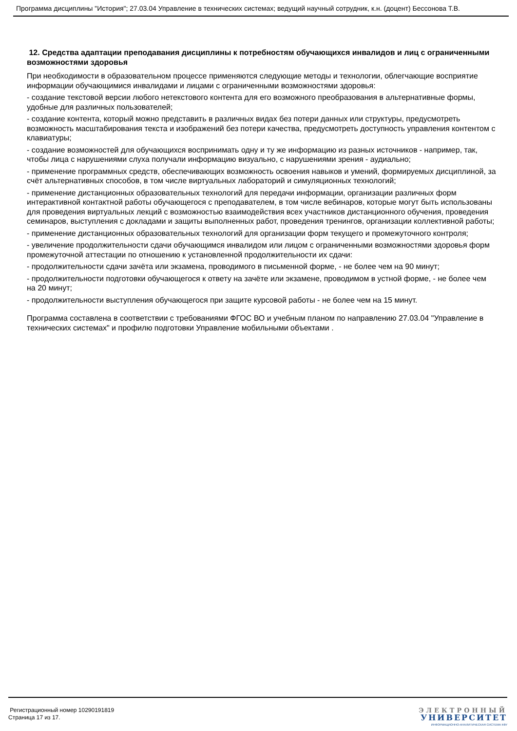Программа дисциплины "История"; 27.03.04 Управление в технических системах; ведущий научный сотрудник, к.н. (доцент) Бессонова Т.В.
12. Средства адаптации преподавания дисциплины к потребностям обучающихся инвалидов и лиц с ограниченными возможностями здоровья
При необходимости в образовательном процессе применяются следующие методы и технологии, облегчающие восприятие информации обучающимися инвалидами и лицами с ограниченными возможностями здоровья:
- создание текстовой версии любого нетекстового контента для его возможного преобразования в альтернативные формы, удобные для различных пользователей;
- создание контента, который можно представить в различных видах без потери данных или структуры, предусмотреть возможность масштабирования текста и изображений без потери качества, предусмотреть доступность управления контентом с клавиатуры;
- создание возможностей для обучающихся воспринимать одну и ту же информацию из разных источников - например, так, чтобы лица с нарушениями слуха получали информацию визуально, с нарушениями зрения - аудиально;
- применение программных средств, обеспечивающих возможность освоения навыков и умений, формируемых дисциплиной, за счёт альтернативных способов, в том числе виртуальных лабораторий и симуляционных технологий;
- применение дистанционных образовательных технологий для передачи информации, организации различных форм интерактивной контактной работы обучающегося с преподавателем, в том числе вебинаров, которые могут быть использованы для проведения виртуальных лекций с возможностью взаимодействия всех участников дистанционного обучения, проведения семинаров, выступления с докладами и защиты выполненных работ, проведения тренингов, организации коллективной работы;
- применение дистанционных образовательных технологий для организации форм текущего и промежуточного контроля;
- увеличение продолжительности сдачи обучающимся инвалидом или лицом с ограниченными возможностями здоровья форм промежуточной аттестации по отношению к установленной продолжительности их сдачи:
- продолжительности сдачи зачёта или экзамена, проводимого в письменной форме, - не более чем на 90 минут;
- продолжительности подготовки обучающегося к ответу на зачёте или экзамене, проводимом в устной форме, - не более чем на 20 минут;
- продолжительности выступления обучающегося при защите курсовой работы - не более чем на 15 минут.
Программа составлена в соответствии с требованиями ФГОС ВО и учебным планом по направлению 27.03.04 "Управление в технических системах" и профилю подготовки Управление мобильными объектами .
Регистрационный номер 10290191819
Страница 17 из 17.
ЭЛЕКТРОННЫЙ
УНИВЕРСИТЕТ
ИНФОРМАЦИОННО-АНАЛИТИЧЕСКАЯ СИСТЕМА КФУ